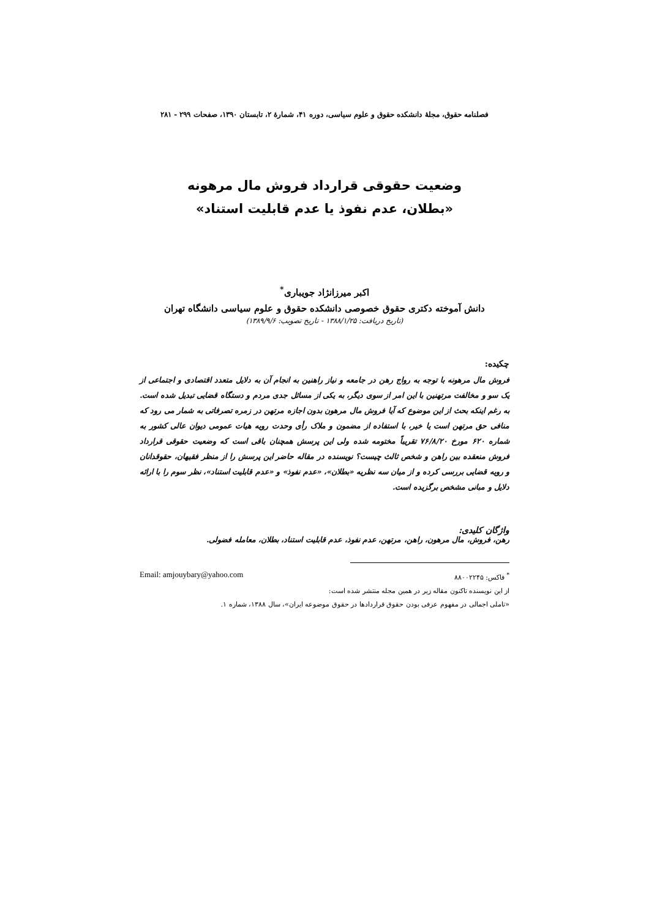فصلنامه حقوق، مجلهٔ دانشکده حقوق و علوم سیاسی، دوره ۴۱، شمارهٔ ۲، تابستان ۱۳۹۰، صفحات ۲۹۹ - ۲۸۱
وضعیت حقوقی قرارداد فروش مال مرهونه
«بطلان، عدم نفوذ یا عدم قابلیت استناد»
اکبر میرزانژاد جویباری<sup>*</sup>
دانش آموخته دکتری حقوق خصوصی دانشکده حقوق و علوم سیاسی دانشگاه تهران
(تاریخ دریافت: ۱۳۸۸/۱/۲۵ - تاریخ تصویب: ۱۳۸۹/۹/۶)
چکیده:
فروش مال مرهونه با توجه به رواج رهن در جامعه و نیاز راهنین به انجام آن به دلایل متعدد اقتصادی و اجتماعی از یک سو و مخالفت مرتهنین با این امر از سوی دیگر، به یکی از مسائل جدی مردم و دستگاه قضایی تبدیل شده است. به رغم اینکه بحث از این موضوع که آیا فروش مال مرهون بدون اجازه مرتهن در زمره تصرفاتی به شمار می رود که منافی حق مرتهن است یا خیر، با استفاده از مضمون و ملاک رأی وحدت رویه هیات عمومی دیوان عالی کشور به شماره ۶۲۰ مورخ ۷۶/۸/۲۰ تقریباً مختومه شده ولی این پرسش همچنان باقی است که وضعیت حقوقی قرارداد فروش منعقده بین راهن و شخص ثالث چیست؟ نویسنده در مقاله حاضر این پرسش را از منظر فقیهان، حقوقدانان و رویه قضایی بررسی کرده و از میان سه نظریه «بطلان»، «عدم نفوذ» و «عدم قابلیت استناد»، نظر سوم را با ارائه دلایل و مبانی مشخص برگزیده است.
واژگان کلیدی:
رهن، فروش، مال مرهون، راهن، مرتهن، عدم نفوذ، عدم قابلیت استناد، بطلان، معامله فضولی.
<sup>*</sup> فاکس: ۸۸۰۰۲۲۴۵ Email: amjouybary@yahoo.com
از این نویسنده تاکنون مقاله زیر در همین مجله منتشر شده است:
«تاملی اجمالی در مفهوم عرفی بودن حقوق قراردادها در حقوق موضوعه ایران»، سال ۱۳۸۸، شماره ۱.